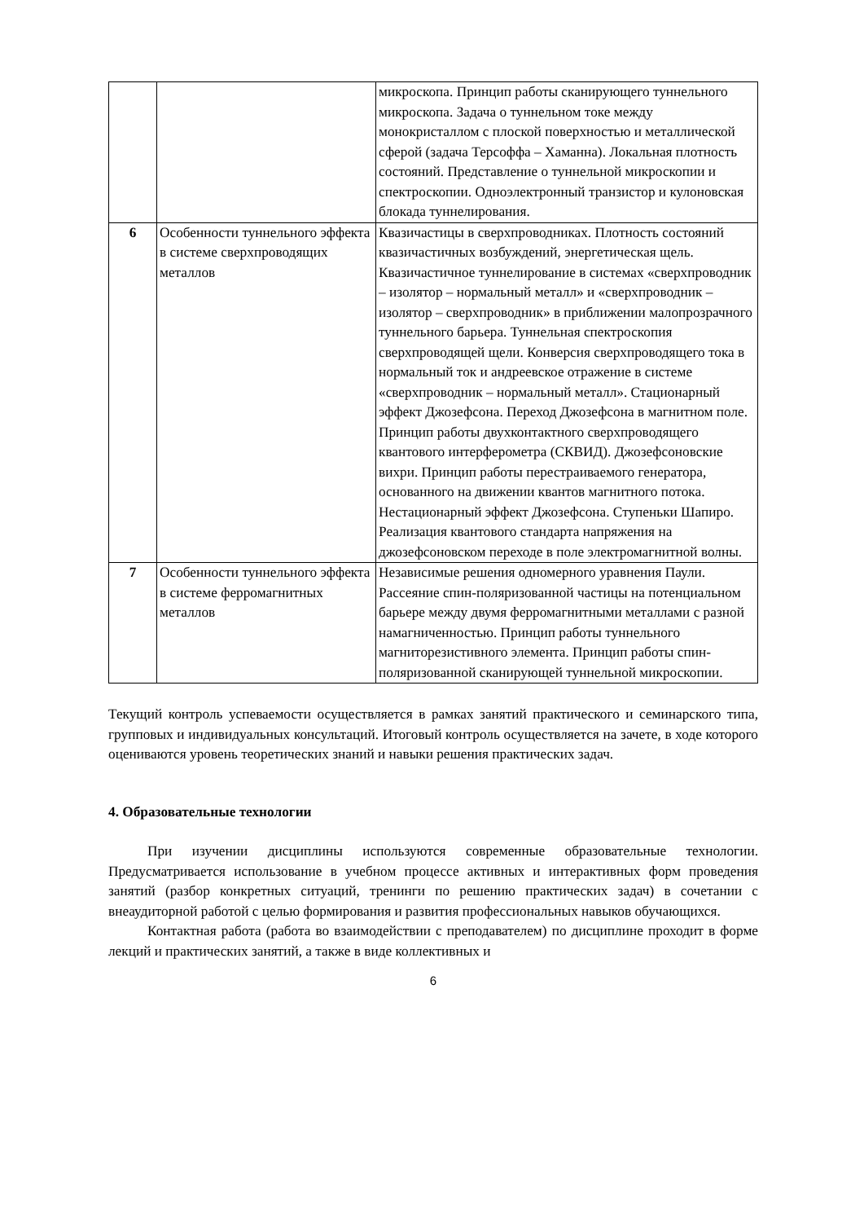| | | микроскопа. Принцип работы сканирующего туннельного микроскопа. Задача о туннельном токе между монокристаллом с плоской поверхностью и металлической сферой (задача Терсоффа – Хаманна). Локальная плотность состояний. Представление о туннельной микроскопии и спектроскопии. Одноэлектронный транзистор и кулоновская блокада туннелирования. |
| 6 | Особенности туннельного эффекта в системе сверхпроводящих металлов | Квазичастицы в сверхпроводниках. Плотность состояний квазичастичных возбуждений, энергетическая щель. Квазичастичное туннелирование в системах «сверхпроводник – изолятор – нормальный металл» и «сверхпроводник – изолятор – сверхпроводник» в приближении малопрозрачного туннельного барьера. Туннельная спектроскопия сверхпроводящей щели. Конверсия сверхпроводящего тока в нормальный ток и андреевское отражение в системе «сверхпроводник – нормальный металл». Стационарный эффект Джозефсона. Переход Джозефсона в магнитном поле. Принцип работы двухконтактного сверхпроводящего квантового интерферометра (СКВИД). Джозефсоновские вихри. Принцип работы перестраиваемого генератора, основанного на движении квантов магнитного потока. Нестационарный эффект Джозефсона. Ступеньки Шапиро. Реализация квантового стандарта напряжения на джозефсоновском переходе в поле электромагнитной волны. |
| 7 | Особенности туннельного эффекта в системе ферромагнитных металлов | Независимые решения одномерного уравнения Паули. Рассеяние спин-поляризованной частицы на потенциальном барьере между двумя ферромагнитными металлами с разной намагниченностью. Принцип работы туннельного магниторезистивного элемента. Принцип работы спин-поляризованной сканирующей туннельной микроскопии. |
Текущий контроль успеваемости осуществляется в рамках занятий практического и семинарского типа, групповых и индивидуальных консультаций. Итоговый контроль осуществляется на зачете, в ходе которого оцениваются уровень теоретических знаний и навыки решения практических задач.
4. Образовательные технологии
При изучении дисциплины используются современные образовательные технологии. Предусматривается использование в учебном процессе активных и интерактивных форм проведения занятий (разбор конкретных ситуаций, тренинги по решению практических задач) в сочетании с внеаудиторной работой с целью формирования и развития профессиональных навыков обучающихся.
Контактная работа (работа во взаимодействии с преподавателем) по дисциплине проходит в форме лекций и практических занятий, а также в виде коллективных и
6